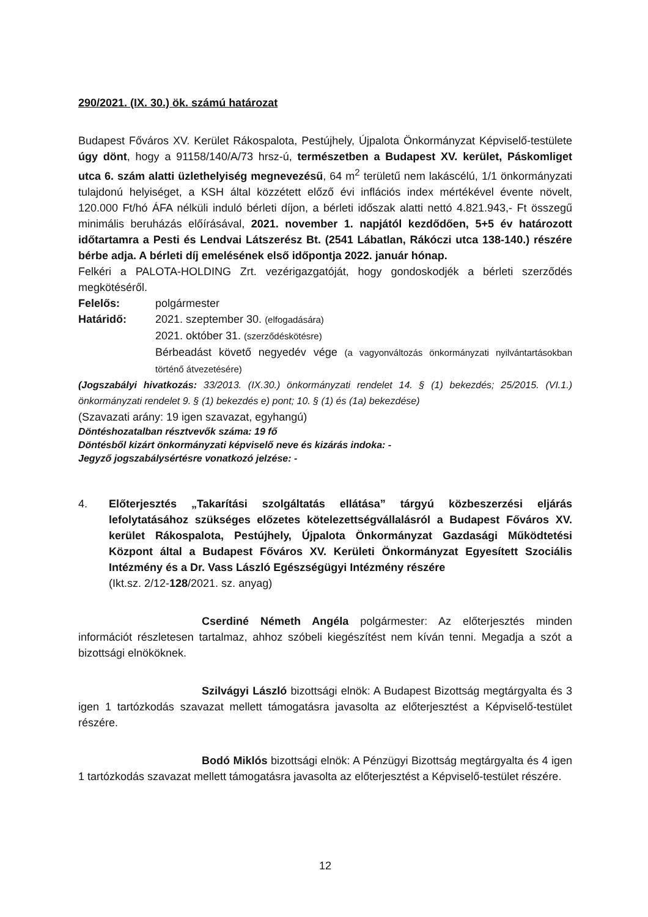290/2021. (IX. 30.) ök. számú határozat
Budapest Főváros XV. Kerület Rákospalota, Pestújhely, Újpalota Önkormányzat Képviselő-testülete úgy dönt, hogy a 91158/140/A/73 hrsz-ú, természetben a Budapest XV. kerület, Páskomliget utca 6. szám alatti üzlethelyiség megnevezésű, 64 m<sup>2</sup> területű nem lakáscélú, 1/1 önkormányzati tulajdonú helyiséget, a KSH által közzétett előző évi inflációs index mértékével évente növelt, 120.000 Ft/hó ÁFA nélküli induló bérleti díjon, a bérleti időszak alatti nettó 4.821.943,- Ft összegű minimális beruházás előírásával, 2021. november 1. napjától kezdődően, 5+5 év határozott időtartamra a Pesti és Lendvai Látszerész Bt. (2541 Lábatlan, Rákóczi utca 138-140.) részére bérbe adja. A bérleti díj emelésének első időpontja 2022. január hónap.
Felkéri a PALOTA-HOLDING Zrt. vezérigazgatóját, hogy gondoskodjék a bérleti szerződés megkötéséről.
Felelős: polgármester
Határidő: 2021. szeptember 30. (elfogadására)
2021. október 31. (szerződéskötésre)
Bérbeadást követő negyedév vége (a vagyonváltozás önkormányzati nyilvántartásokban történő átvezetésére)
(Jogszabályi hivatkozás: 33/2013. (IX.30.) önkormányzati rendelet 14. § (1) bekezdés; 25/2015. (VI.1.) önkormányzati rendelet 9. § (1) bekezdés e) pont; 10. § (1) és (1a) bekezdése)
(Szavazati arány: 19 igen szavazat, egyhangú)
Döntéshozatalban résztvevők száma: 19 fő
Döntésből kizárt önkormányzati képviselő neve és kizárás indoka: -
Jegyző jogszabálysértésre vonatkozó jelzése: -
4. Előterjesztés „Takarítási szolgáltatás ellátása” tárgyú közbeszerzési eljárás lefolytatásához szükséges előzetes kötelezettségvállalásról a Budapest Főváros XV. kerület Rákospalota, Pestújhely, Újpalota Önkormányzat Gazdasági Működtetési Központ által a Budapest Főváros XV. Kerületi Önkormányzat Egyesített Szociális Intézmény és a Dr. Vass László Egészségügyi Intézmény részére
(Ikt.sz. 2/12-128/2021. sz. anyag)
Cserdiné Németh Angéla polgármester: Az előterjesztés minden információt részletesen tartalmaz, ahhoz szóbeli kiegészítést nem kíván tenni. Megadja a szót a bizottsági elnököknek.
Szilvágyi László bizottsági elnök: A Budapest Bizottság megtárgyalta és 3 igen 1 tartózkodás szavazat mellett támogatásra javasolta az előterjesztést a Képviselő-testület részére.
Bodó Miklós bizottsági elnök: A Pénzügyi Bizottság megtárgyalta és 4 igen 1 tartózkodás szavazat mellett támogatásra javasolta az előterjesztést a Képviselő-testület részére.
12